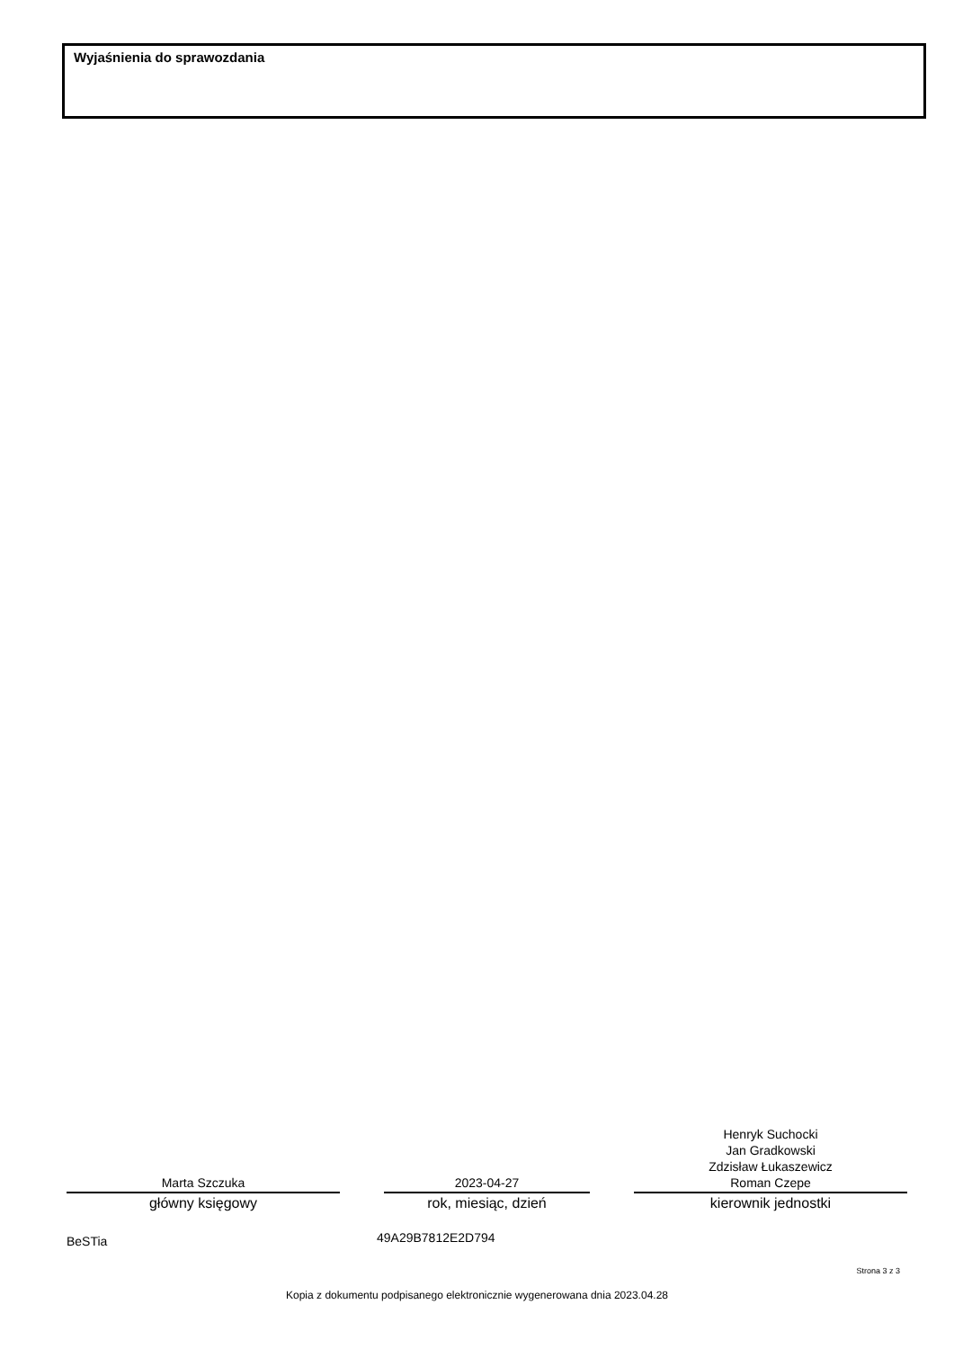Wyjaśnienia do sprawozdania
Marta Szczuka
główny księgowy
2023-04-27
rok, miesiąc, dzień
Henryk Suchocki
Jan Gradkowski
Zdzisław Łukaszewicz
Roman Czepe
kierownik jednostki
BeSTia 49A29B7812E2D794
Strona 3 z 3
Kopia z dokumentu podpisanego elektronicznie wygenerowana dnia 2023.04.28